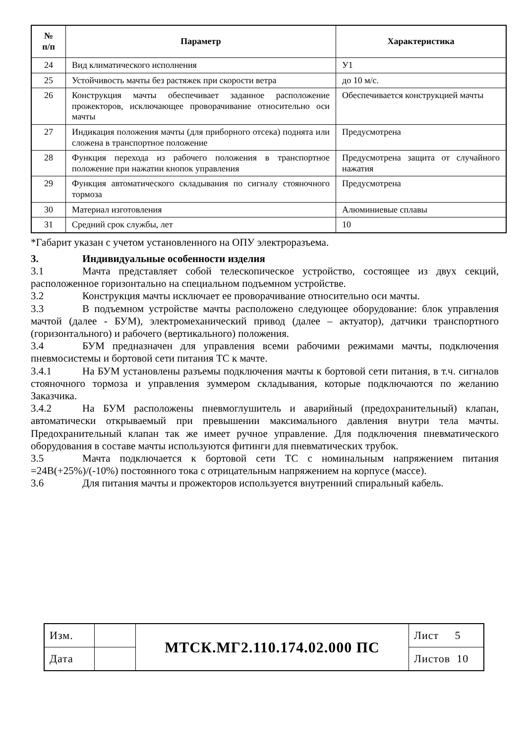| № п/п | Параметр | Характеристика |
| --- | --- | --- |
| 24 | Вид климатического исполнения | У1 |
| 25 | Устойчивость мачты без растяжек при скорости ветра | до 10 м/с. |
| 26 | Конструкция мачты обеспечивает заданное расположение прожекторов, исключающее проворачивание относительно оси мачты | Обеспечивается конструкцией мачты |
| 27 | Индикация положения мачты (для приборного отсека) поднята или сложена в транспортное положение | Предусмотрена |
| 28 | Функция перехода из рабочего положения в транспортное положение при нажатии кнопок управления | Предусмотрена защита от случайного нажатия |
| 29 | Функция автоматического складывания по сигналу стояночного тормоза | Предусмотрена |
| 30 | Материал изготовления | Алюминиевые сплавы |
| 31 | Средний срок службы, лет | 10 |
*Габарит указан с учетом установленного на ОПУ электроразъема.
3. Индивидуальные особенности изделия
3.1 Мачта представляет собой телескопическое устройство, состоящее из двух секций, расположенное горизонтально на специальном подъемном устройстве.
3.2 Конструкция мачты исключает ее проворачивание относительно оси мачты.
3.3 В подъемном устройстве мачты расположено следующее оборудование: блок управления мачтой (далее - БУМ), электромеханический привод (далее – актуатор), датчики транспортного (горизонтального) и рабочего (вертикального) положения.
3.4 БУМ предназначен для управления всеми рабочими режимами мачты, подключения пневмосистемы и бортовой сети питания ТС к мачте.
3.4.1 На БУМ установлены разъемы подключения мачты к бортовой сети питания, в т.ч. сигналов стояночного тормоза и управления зуммером складывания, которые подключаются по желанию Заказчика.
3.4.2 На БУМ расположены пневмоглушитель и аварийный (предохранительный) клапан, автоматически открываемый при превышении максимального давления внутри тела мачты. Предохранительный клапан так же имеет ручное управление. Для подключения пневматического оборудования в составе мачты используются фитинги для пневматических трубок.
3.5 Мачта подключается к бортовой сети ТС с номинальным напряжением питания =24В(+25%)/(-10%) постоянного тока с отрицательным напряжением на корпусе (массе).
3.6 Для питания мачты и прожекторов используется внутренний спиральный кабель.
| Изм. | | МТСК.МГ2.110.174.02.000 ПС | Лист 5 |
| Дата | | | Листов 10 |